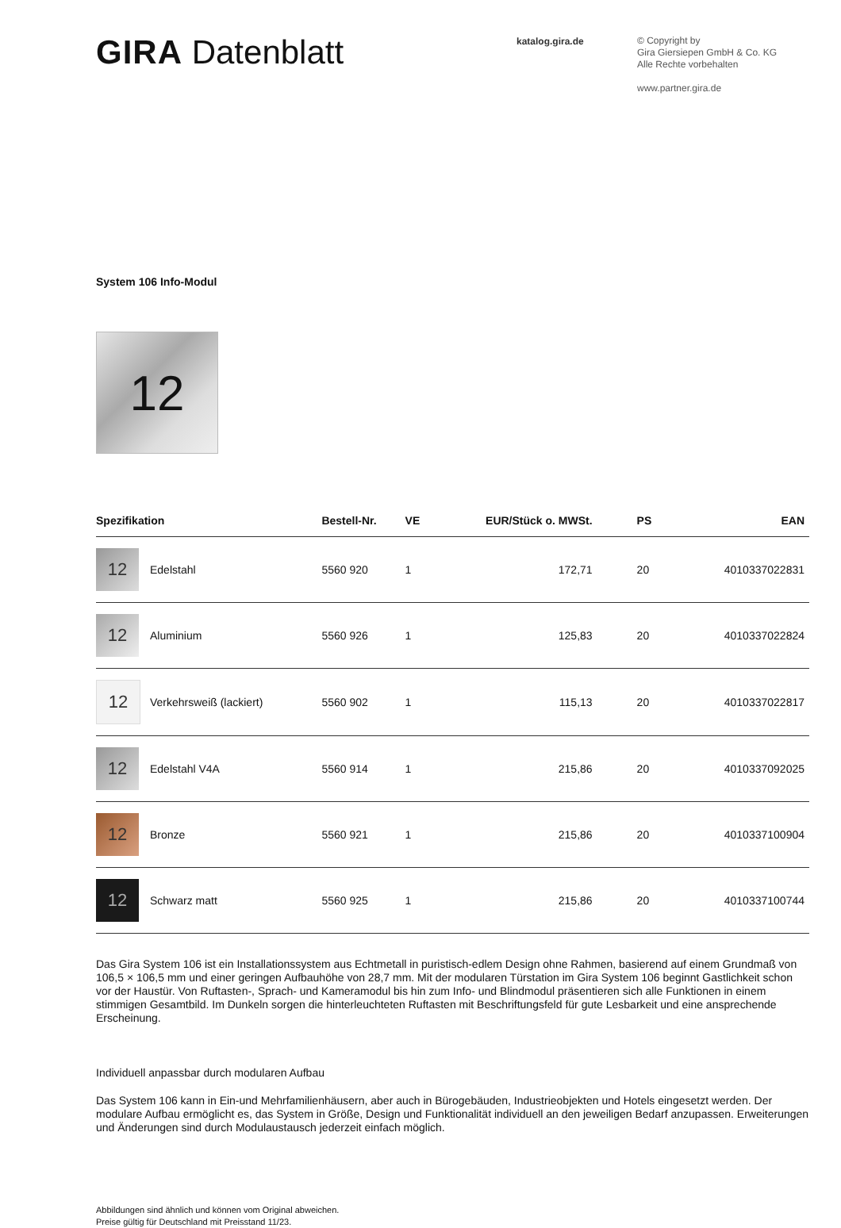GIRA Datenblatt
katalog.gira.de
© Copyright by
Gira Giersiepen GmbH & Co. KG
Alle Rechte vorbehalten
www.partner.gira.de
System 106 Info-Modul
12
| Spezifikation | | Bestell-Nr. | VE | EUR/Stück o. MWSt. | PS | EAN |
| --- | --- | --- | --- | --- | --- | --- |
| 12 | Edelstahl | 5560 920 | 1 | 172,71 | 20 | 4010337022831 |
| 12 | Aluminium | 5560 926 | 1 | 125,83 | 20 | 4010337022824 |
| 12 | Verkehrsweiß (lackiert) | 5560 902 | 1 | 115,13 | 20 | 4010337022817 |
| 12 | Edelstahl V4A | 5560 914 | 1 | 215,86 | 20 | 4010337092025 |
| 12 | Bronze | 5560 921 | 1 | 215,86 | 20 | 4010337100904 |
| 12 | Schwarz matt | 5560 925 | 1 | 215,86 | 20 | 4010337100744 |
Das Gira System 106 ist ein Installationssystem aus Echtmetall in puristisch-edlem Design ohne Rahmen, basierend auf einem Grundmaß von 106,5 × 106,5 mm und einer geringen Aufbauhöhe von 28,7 mm. Mit der modularen Türstation im Gira System 106 beginnt Gastlichkeit schon vor der Haustür. Von Ruftasten-, Sprach- und Kameramodul bis hin zum Info- und Blindmodul präsentieren sich alle Funktionen in einem stimmigen Gesamtbild. Im Dunkeln sorgen die hinterleuchteten Ruftasten mit Beschriftungsfeld für gute Lesbarkeit und eine ansprechende Erscheinung.
Individuell anpassbar durch modularen Aufbau
Das System 106 kann in Ein-und Mehrfamilienhäusern, aber auch in Bürogebäuden, Industrieobjekten und Hotels eingesetzt werden. Der modulare Aufbau ermöglicht es, das System in Größe, Design und Funktionalität individuell an den jeweiligen Bedarf anzupassen. Erweiterungen und Änderungen sind durch Modulaustausch jederzeit einfach möglich.
Abbildungen sind ähnlich und können vom Original abweichen.
Preise gültig für Deutschland mit Preisstand 11/23.